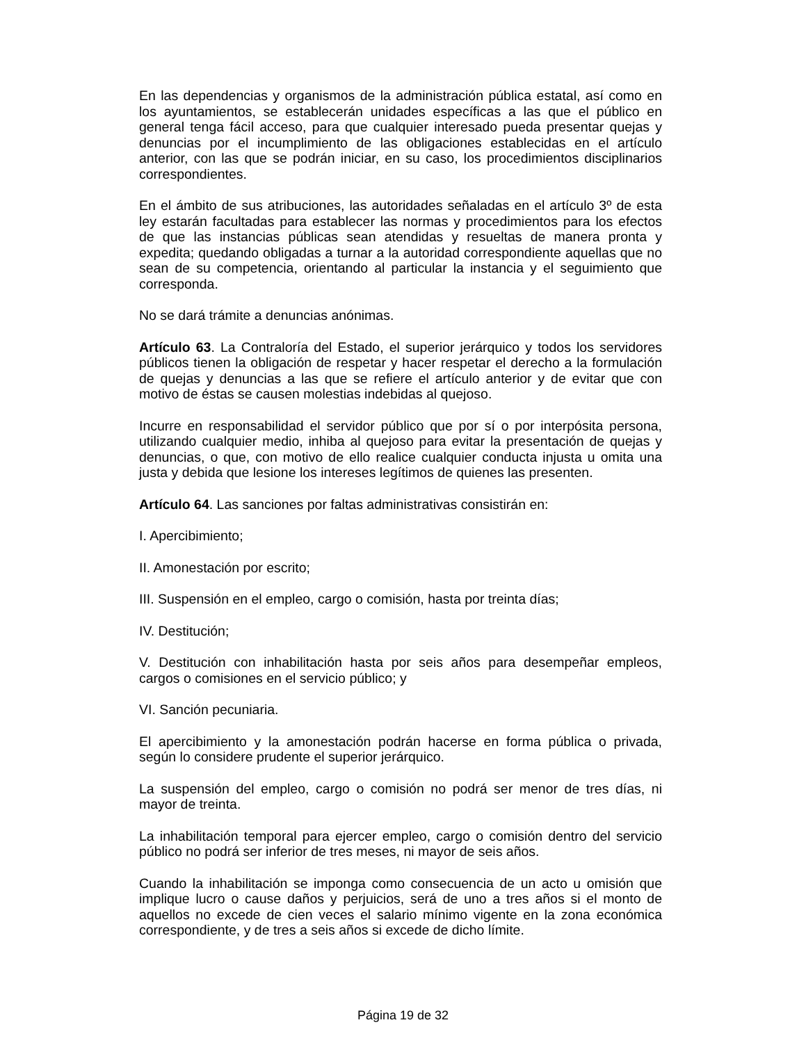En las dependencias y organismos de la administración pública estatal, así como en los ayuntamientos, se establecerán unidades específicas a las que el público en general tenga fácil acceso, para que cualquier interesado pueda presentar quejas y denuncias por el incumplimiento de las obligaciones establecidas en el artículo anterior, con las que se podrán iniciar, en su caso, los procedimientos disciplinarios correspondientes.
En el ámbito de sus atribuciones, las autoridades señaladas en el artículo 3º de esta ley estarán facultadas para establecer las normas y procedimientos para los efectos de que las instancias públicas sean atendidas y resueltas de manera pronta y expedita; quedando obligadas a turnar a la autoridad correspondiente aquellas que no sean de su competencia, orientando al particular la instancia y el seguimiento que corresponda.
No se dará trámite a denuncias anónimas.
Artículo 63. La Contraloría del Estado, el superior jerárquico y todos los servidores públicos tienen la obligación de respetar y hacer respetar el derecho a la formulación de quejas y denuncias a las que se refiere el artículo anterior y de evitar que con motivo de éstas se causen molestias indebidas al quejoso.
Incurre en responsabilidad el servidor público que por sí o por interpósita persona, utilizando cualquier medio, inhiba al quejoso para evitar la presentación de quejas y denuncias, o que, con motivo de ello realice cualquier conducta injusta u omita una justa y debida que lesione los intereses legítimos de quienes las presenten.
Artículo 64. Las sanciones por faltas administrativas consistirán en:
I. Apercibimiento;
II. Amonestación por escrito;
III. Suspensión en el empleo, cargo o comisión, hasta por treinta días;
IV. Destitución;
V. Destitución con inhabilitación hasta por seis años para desempeñar empleos, cargos o comisiones en el servicio público; y
VI. Sanción pecuniaria.
El apercibimiento y la amonestación podrán hacerse en forma pública o privada, según lo considere prudente el superior jerárquico.
La suspensión del empleo, cargo o comisión no podrá ser menor de tres días, ni mayor de treinta.
La inhabilitación temporal para ejercer empleo, cargo o comisión dentro del servicio público no podrá ser inferior de tres meses, ni mayor de seis años.
Cuando la inhabilitación se imponga como consecuencia de un acto u omisión que implique lucro o cause daños y perjuicios, será de uno a tres años si el monto de aquellos no excede de cien veces el salario mínimo vigente en la zona económica correspondiente, y de tres a seis años si excede de dicho límite.
Página 19 de 32